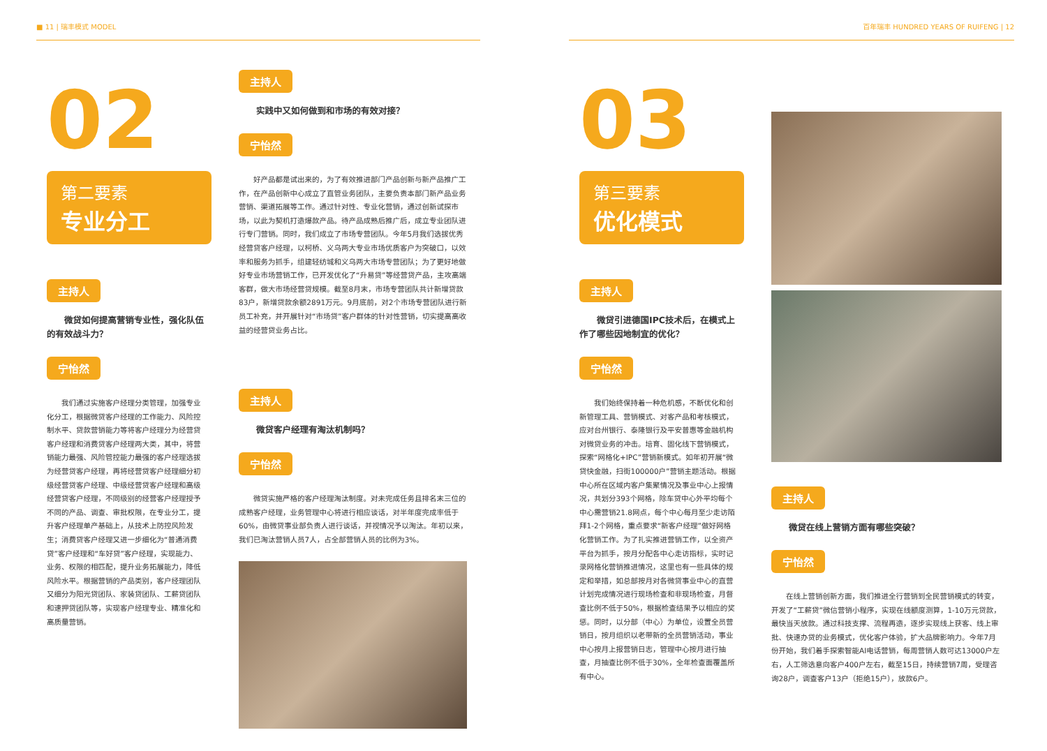■ 11 | 瑞丰模式 MODEL 百年瑞丰 HUNDRED YEARS OF RUIFENG | 12
02
第二要素
专业分工
主持人
微贷如何提高营销专业性，强化队伍的有效战斗力？
宁怡然
我们通过实施客户经理分类管理，加强专业化分工，根据微贷客户经理的工作能力、风险控制水平、贷款营销能力等将客户经理分为经营贷客户经理和消费贷客户经理两大类，其中，将营销能力最强、风险管控能力最强的客户经理选拔为经营贷客户经理，再将经营贷客户经理细分初级经营贷客户经理、中级经营贷客户经理和高级经营贷客户经理，不同级别的经营客户经理授予不同的产品、调查、审批权限，在专业分工，提升客户经理单产基础上，从技术上防控风险发生；消费贷客户经理又进一步细化为“普通消费贷”客户经理和“车好贷”客户经理，实现能力、业务、权限的相匹配，提升业务拓展能力，降低风险水平。根据营销的产品类别，客户经理团队又细分为阳光贷团队、家装贷团队、工薪贷团队和速押贷团队等，实现客户经理专业、精准化和高质量营销。
主持人
实践中又如何做到和市场的有效对接？
宁怡然
好产品都是试出来的，为了有效推进部门产品创新与新产品推广工作，在产品创新中心成立了直管业务团队，主要负责本部门新产品业务营销、渠道拓展等工作。通过针对性、专业化营销，通过创新试探市场，以此为契机打造爆款产品。待产品成熟后推广后，成立专业团队进行专门营销。同时，我们成立了市场专营团队。今年5月我们选拔优秀经营贷客户经理，以柯桥、义乌两大专业市场优质客户为突破口，以效率和服务为抓手，组建轻纺城和义乌两大市场专营团队；为了更好地做好专业市场营销工作，已开发优化了“升易贷”等经营贷产品，主攻高端客群，做大市场经营贷规模。截至8月末，市场专营团队共计新增贷款83户，新增贷款余额2891万元。9月底前，对2个市场专营团队进行新员工补充，并开展针对“市场贷”客户群体的针对性营销，切实提高高收益的经营贷业务占比。
主持人
微贷客户经理有淘汰机制吗？
宁怡然
微贷实施严格的客户经理淘汰制度。对未完成任务且排名末三位的成熟客户经理，业务管理中心将进行相应谈话，对半年度完成率低于60%，由微贷事业部负责人进行谈话，并视情况予以淘汰。年初以来，我们已淘汰营销人员7人，占全部营销人员的比例为3%。
03
第三要素
优化模式
主持人
微贷引进德国IPC技术后，在模式上作了哪些因地制宜的优化？
宁怡然
我们始终保持着一种危机感，不断优化和创新管理工具、营销模式、对客产品和考核模式，应对台州银行、泰隆银行及平安普惠等金融机构对微贷业务的冲击。培育、固化线下营销模式，探索“网格化+IPC”营销新模式。如年初开展“微贷快金融，扫街100000户”营销主题活动。根据中心所在区域内客户集聚情况及事业中心上报情况，共划分393个网格，除车贷中心外平均每个中心需营销21.8网点，每个中心每月至少走访陌拜1-2个网格，重点要求“新客户经理”做好网格化营销工作。为了扎实推进营销工作，以全资产平台为抓手，按月分配各中心走访指标，实时记录网格化营销推进情况，这里也有一些具体的规定和举措，如总部按月对各微贷事业中心的直营计划完成情况进行现场检查和非现场检查，月督查比例不低于50%，根据检查结果予以相应的奖惩。同时，以分部（中心）为单位，设置全员营销日，按月组织以老带新的全员营销活动，事业中心按月上报营销日志，管理中心按月进行抽查，月抽查比例不低于30%，全年检查面覆盖所有中心。
主持人
微贷在线上营销方面有哪些突破？
宁怡然
在线上营销创新方面，我们推进全行营销到全民营销模式的转变，开发了“工薪贷”微信营销小程序，实现在线额度测算，1-10万元贷款，最快当天放款。通过科技支撑、流程再造，逐步实现线上获客、线上审批、快速办贷的业务模式，优化客户体验，扩大品牌影响力。今年7月份开始，我们着手探索智能AI电话营销，每周营销人数可达13000户左右，人工筛选意向客户400户左右，截至15日，持续营销7周，受理咨询28户，调查客户13户（拒绝15户），放款6户。